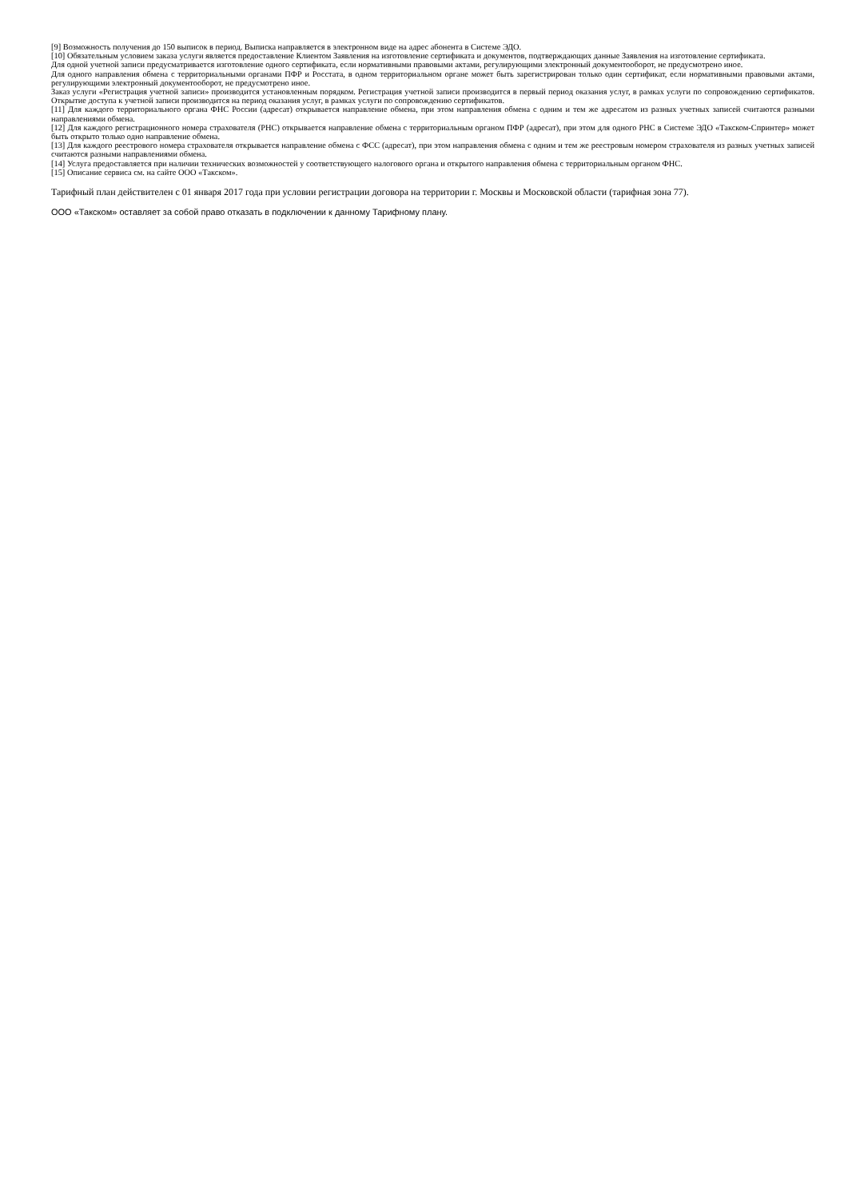[9] Возможность получения до 150 выписок в период. Выписка направляется в электронном виде на адрес абонента в Системе ЭДО.
[10] Обязательным условием заказа услуги является предоставление Клиентом Заявления на изготовление сертификата и документов, подтверждающих данные Заявления на изготовление сертификата.
Для одной учетной записи предусматривается изготовление одного сертификата, если нормативными правовыми актами, регулирующими электронный документооборот, не предусмотрено иное.
Для одного направления обмена с территориальными органами ПФР и Росстата, в одном территориальном органе может быть зарегистрирован только один сертификат, если нормативными правовыми актами, регулирующими электронный документооборот, не предусмотрено иное.
Заказ услуги «Регистрация учетной записи» производится установленным порядком. Регистрация учетной записи производится в первый период оказания услуг, в рамках услуги по сопровождению сертификатов. Открытие доступа к учетной записи производится на период оказания услуг, в рамках услуги по сопровождению сертификатов.
[11] Для каждого территориального органа ФНС России (адресат) открывается направление обмена, при этом направления обмена с одним и тем же адресатом из разных учетных записей считаются разными направлениями обмена.
[12] Для каждого регистрационного номера страхователя (РНС) открывается направление обмена с территориальным органом ПФР (адресат), при этом для одного РНС в Системе ЭДО «Такском-Спринтер» может быть открыто только одно направление обмена.
[13] Для каждого реестрового номера страхователя открывается направление обмена с ФСС (адресат), при этом направления обмена с одним и тем же реестровым номером страхователя из разных учетных записей считаются разными направлениями обмена.
[14] Услуга предоставляется при наличии технических возможностей у соответствующего налогового органа и открытого направления обмена с территориальным органом ФНС.
[15] Описание сервиса см. на сайте ООО «Такском».
Тарифный план действителен с 01 января 2017 года при условии регистрации договора на территории г. Москвы и Московской области (тарифная зона 77).
ООО «Такском» оставляет за собой право отказать в подключении к данному Тарифному плану.